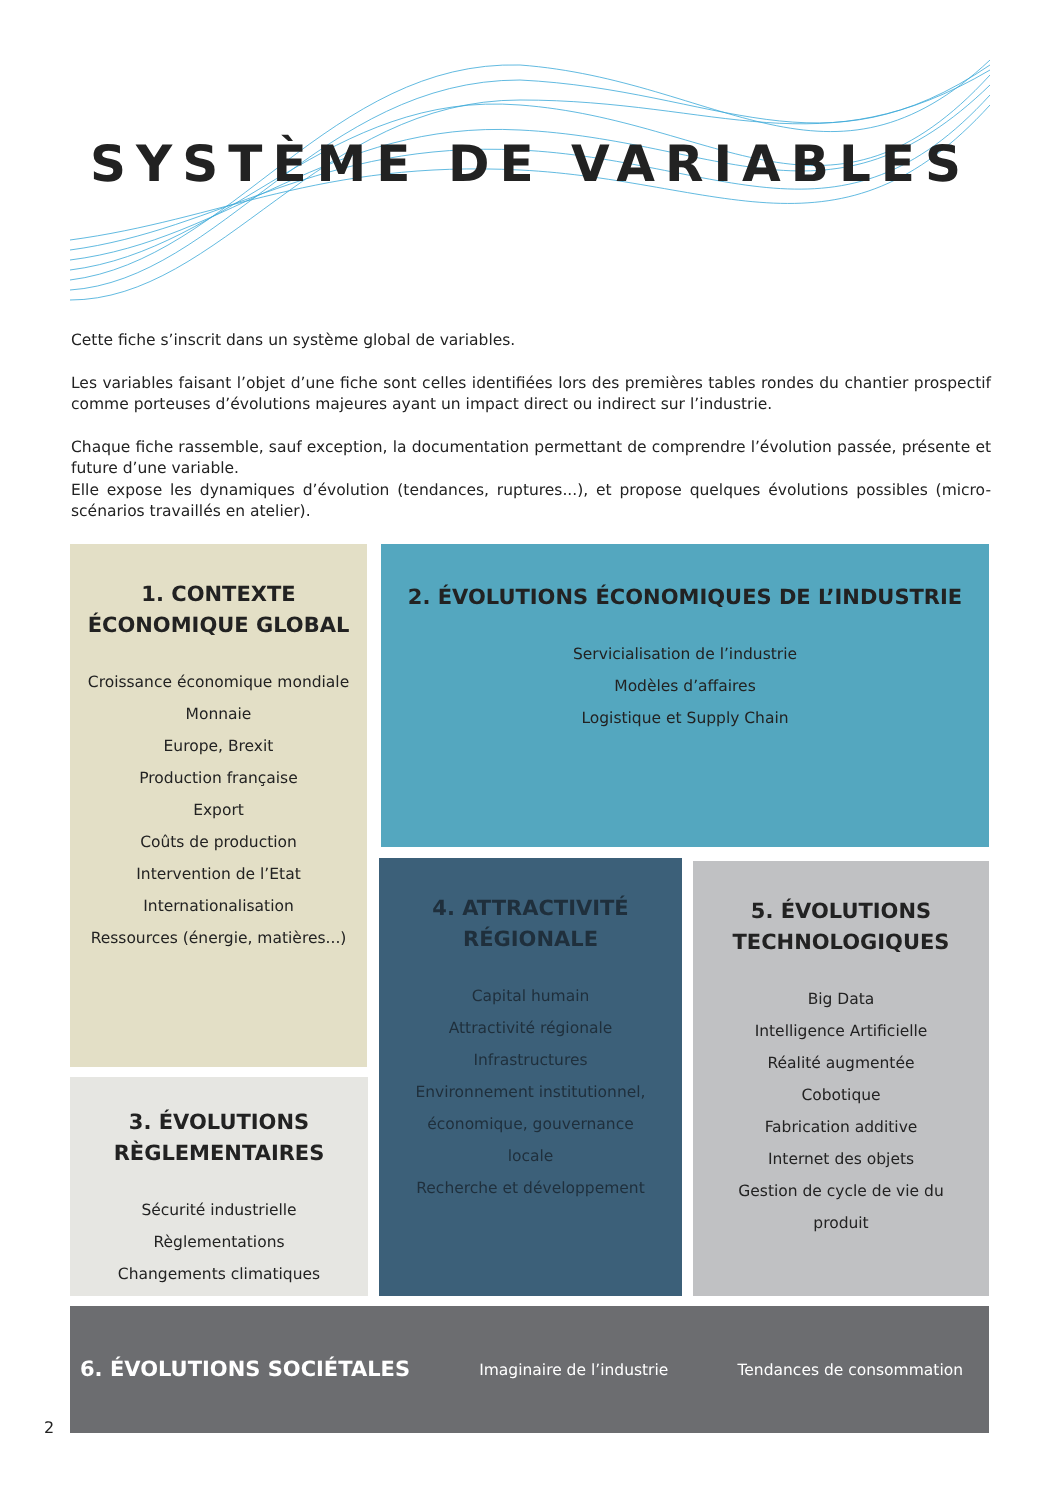SYSTÈME DE VARIABLES
Cette fiche s’inscrit dans un système global de variables.
Les variables faisant l’objet d’une fiche sont celles identifiées lors des premières tables rondes du chantier prospectif comme porteuses d’évolutions majeures ayant un impact direct ou indirect sur l’industrie.
Chaque fiche rassemble, sauf exception, la documentation permettant de comprendre l’évolution passée, présente et future d’une variable.
Elle expose les dynamiques d’évolution (tendances, ruptures...), et propose quelques évolutions possibles (micro-scénarios travaillés en atelier).
1. CONTEXTE
ÉCONOMIQUE GLOBAL
Croissance économique mondiale
Monnaie
Europe, Brexit
Production française
Export
Coûts de production
Intervention de l’Etat
Internationalisation
Ressources (énergie, matières...)
2. ÉVOLUTIONS ÉCONOMIQUES DE L’INDUSTRIE
Servicialisation de l’industrie
Modèles d’affaires
Logistique et Supply Chain
3. ÉVOLUTIONS
RÈGLEMENTAIRES
Sécurité industrielle
Règlementations
Changements climatiques
4. ATTRACTIVITÉ
RÉGIONALE
Capital humain
Attractivité régionale
Infrastructures
Environnement institutionnel,
économique, gouvernance
locale
Recherche et développement
5. ÉVOLUTIONS
TECHNOLOGIQUES
Big Data
Intelligence Artificielle
Réalité augmentée
Cobotique
Fabrication additive
Internet des objets
Gestion de cycle de vie du
produit
6. ÉVOLUTIONS SOCIÉTALES
Imaginaire de l’industrie Tendances de consommation
2